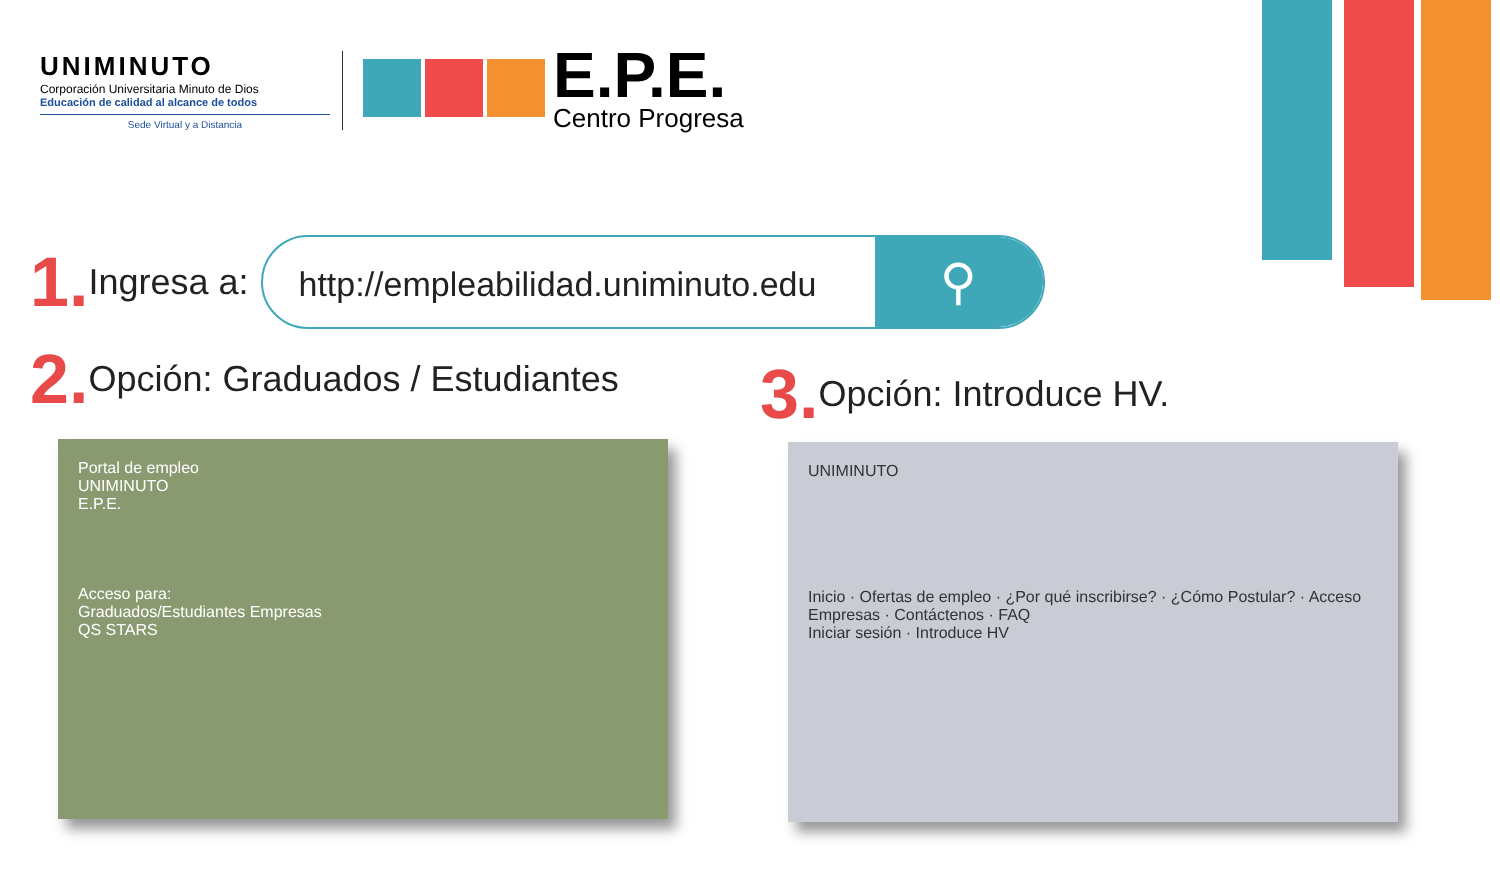UNIMINUTO
Corporación Universitaria Minuto de Dios
Educación de calidad al alcance de todos
Sede Virtual y a Distancia
E.P.E.
Centro Progresa
1. Ingresa a:
http://empleabilidad.uniminuto.edu ⚲
2. Opción: Graduados / Estudiantes
Portal de empleo
UNIMINUTO
E.P.E.
Acceso para:
Graduados/Estudiantes Empresas
QS STARS
3. Opción: Introduce HV.
UNIMINUTO
Inicio · Ofertas de empleo · ¿Por qué inscribirse? · ¿Cómo Postular? · Acceso Empresas · Contáctenos · FAQ
Iniciar sesión · Introduce HV